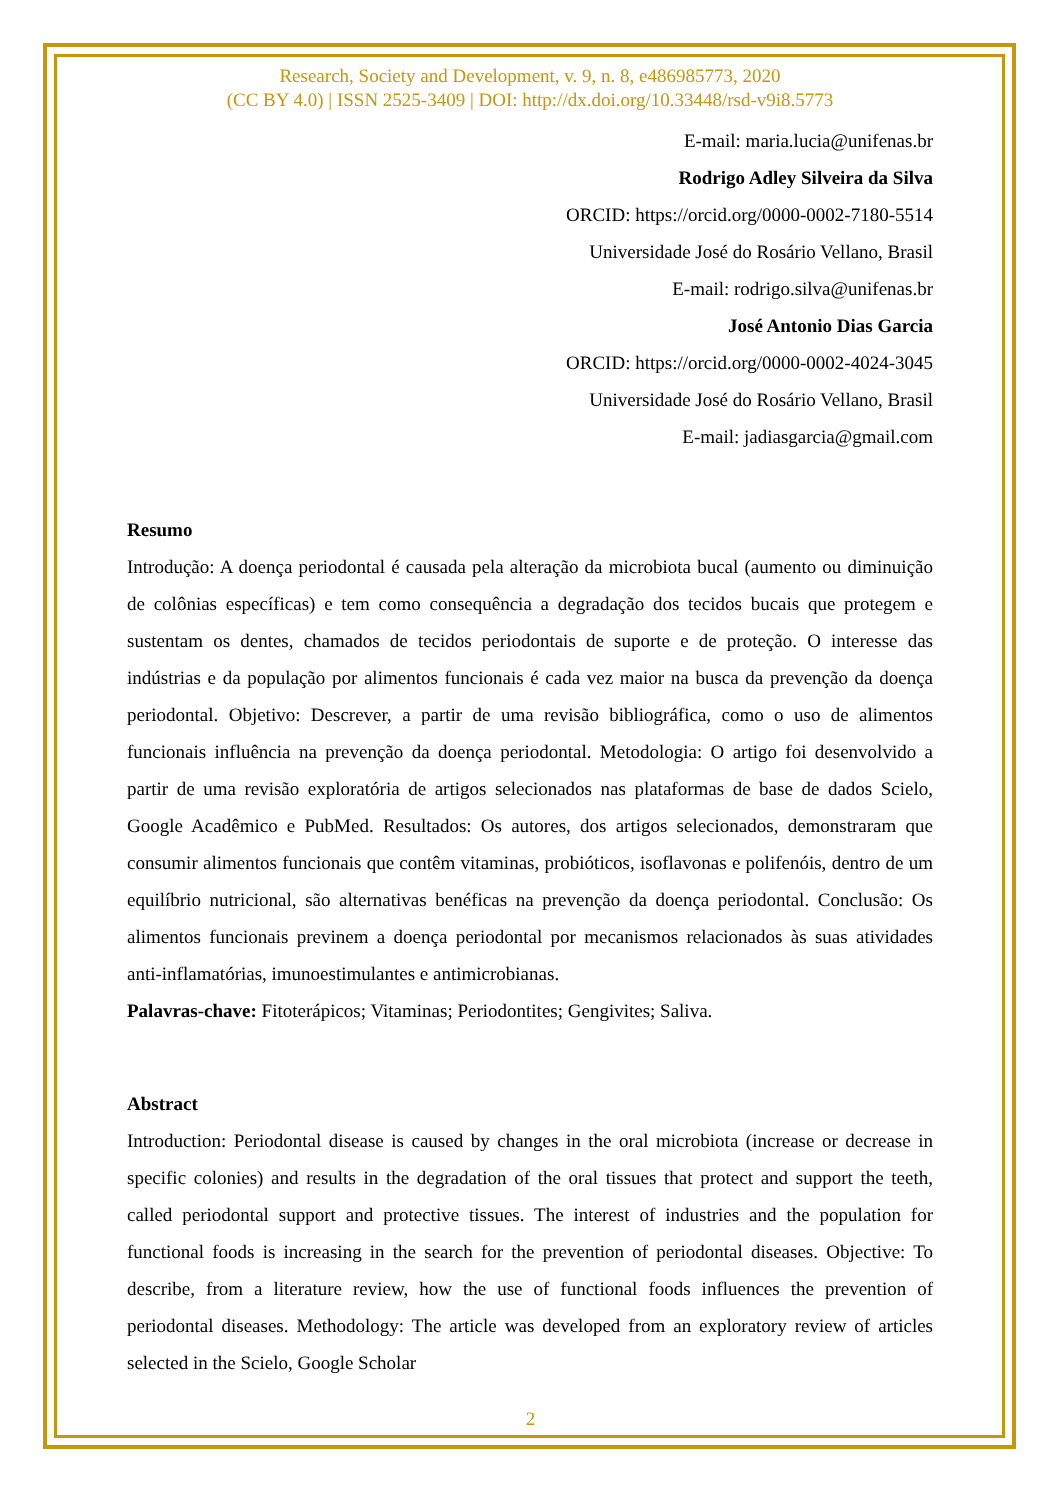Research, Society and Development, v. 9, n. 8, e486985773, 2020
(CC BY 4.0) | ISSN 2525-3409 | DOI: http://dx.doi.org/10.33448/rsd-v9i8.5773
E-mail: maria.lucia@unifenas.br
Rodrigo Adley Silveira da Silva
ORCID: https://orcid.org/0000-0002-7180-5514
Universidade José do Rosário Vellano, Brasil
E-mail: rodrigo.silva@unifenas.br
José Antonio Dias Garcia
ORCID: https://orcid.org/0000-0002-4024-3045
Universidade José do Rosário Vellano, Brasil
E-mail: jadiasgarcia@gmail.com
Resumo
Introdução: A doença periodontal é causada pela alteração da microbiota bucal (aumento ou diminuição de colônias específicas) e tem como consequência a degradação dos tecidos bucais que protegem e sustentam os dentes, chamados de tecidos periodontais de suporte e de proteção. O interesse das indústrias e da população por alimentos funcionais é cada vez maior na busca da prevenção da doença periodontal. Objetivo: Descrever, a partir de uma revisão bibliográfica, como o uso de alimentos funcionais influência na prevenção da doença periodontal. Metodologia: O artigo foi desenvolvido a partir de uma revisão exploratória de artigos selecionados nas plataformas de base de dados Scielo, Google Acadêmico e PubMed. Resultados: Os autores, dos artigos selecionados, demonstraram que consumir alimentos funcionais que contêm vitaminas, probióticos, isoflavonas e polifenóis, dentro de um equilíbrio nutricional, são alternativas benéficas na prevenção da doença periodontal. Conclusão: Os alimentos funcionais previnem a doença periodontal por mecanismos relacionados às suas atividades anti-inflamatórias, imunoestimulantes e antimicrobianas.
Palavras-chave: Fitoterápicos; Vitaminas; Periodontites; Gengivites; Saliva.
Abstract
Introduction: Periodontal disease is caused by changes in the oral microbiota (increase or decrease in specific colonies) and results in the degradation of the oral tissues that protect and support the teeth, called periodontal support and protective tissues. The interest of industries and the population for functional foods is increasing in the search for the prevention of periodontal diseases. Objective: To describe, from a literature review, how the use of functional foods influences the prevention of periodontal diseases. Methodology: The article was developed from an exploratory review of articles selected in the Scielo, Google Scholar
2